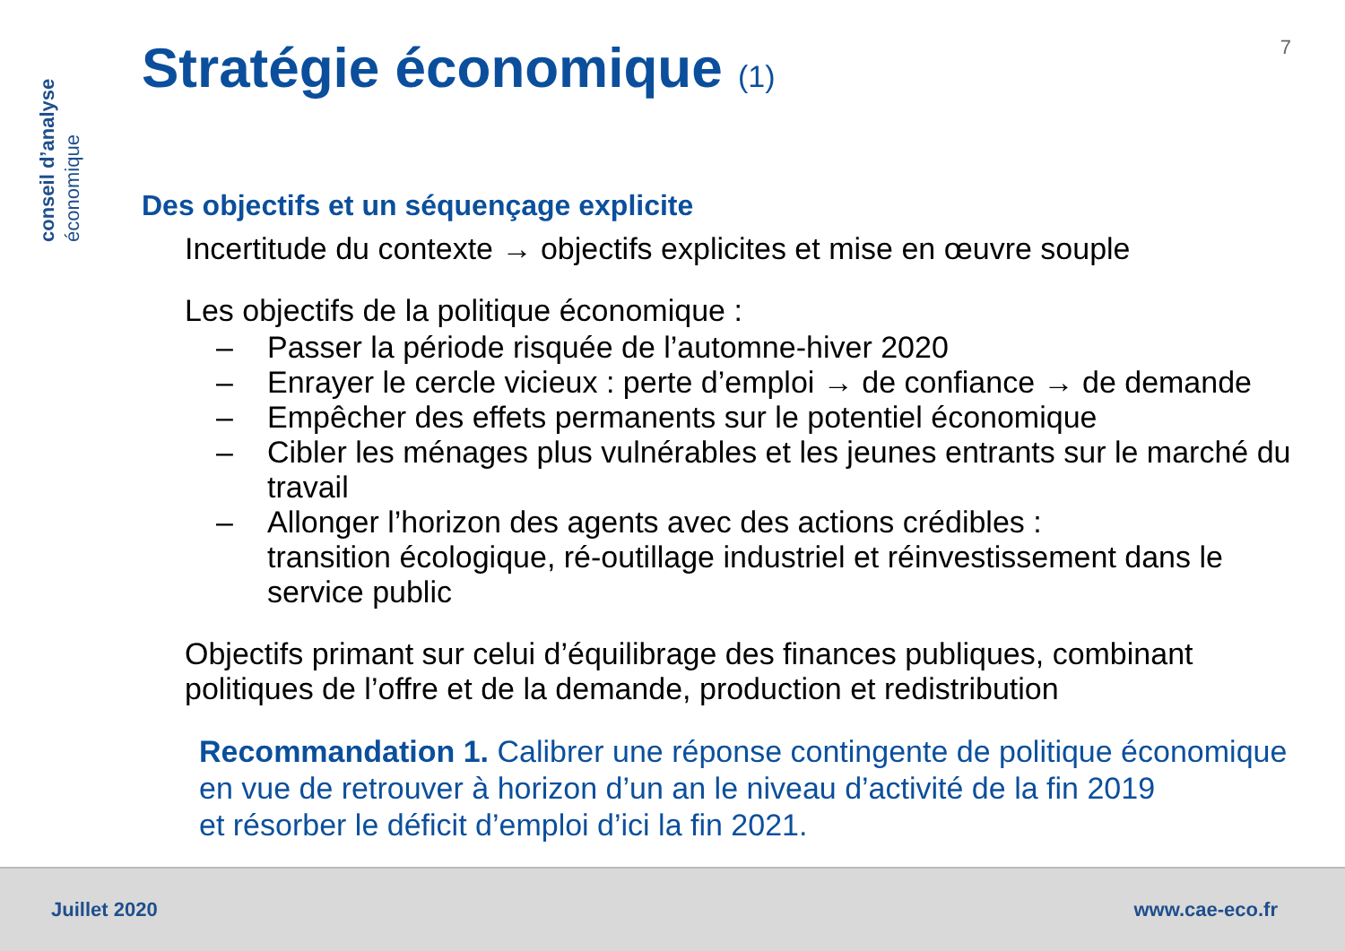conseil d’analyse
économique
7
Stratégie économique (1)
Des objectifs et un séquençage explicite
Incertitude du contexte → objectifs explicites et mise en œuvre souple
Les objectifs de la politique économique :
– Passer la période risquée de l’automne-hiver 2020
– Enrayer le cercle vicieux : perte d’emploi → de confiance → de demande
– Empêcher des effets permanents sur le potentiel économique
– Cibler les ménages plus vulnérables et les jeunes entrants sur le marché du travail
– Allonger l’horizon des agents avec des actions crédibles :
transition écologique, ré-outillage industriel et réinvestissement dans le service public
Objectifs primant sur celui d’équilibrage des finances publiques, combinant politiques de l’offre et de la demande, production et redistribution
Recommandation 1. Calibrer une réponse contingente de politique économique en vue de retrouver à horizon d’un an le niveau d’activité de la fin 2019
et résorber le déficit d’emploi d’ici la fin 2021.
Juillet 2020 www.cae-eco.fr